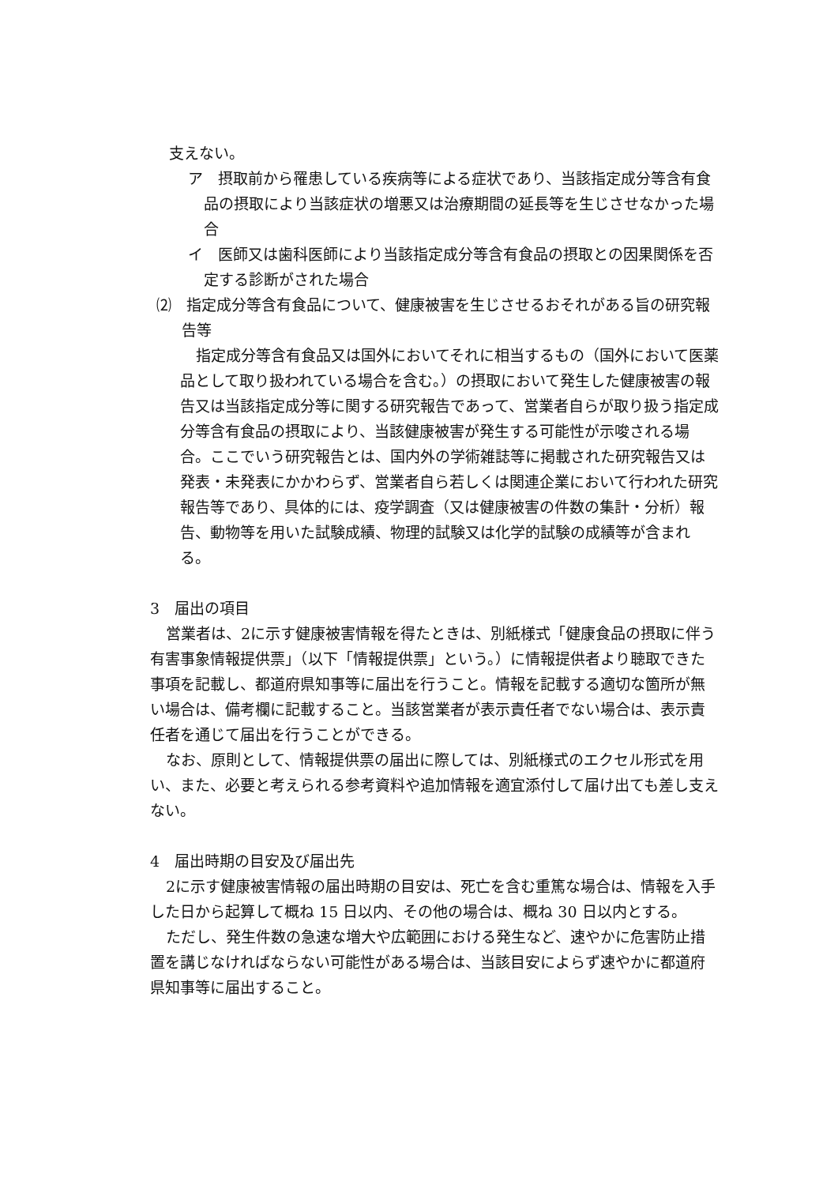支えない。
ア　摂取前から罹患している疾病等による症状であり、当該指定成分等含有食品の摂取により当該症状の増悪又は治療期間の延長等を生じさせなかった場合
イ　医師又は歯科医師により当該指定成分等含有食品の摂取との因果関係を否定する診断がされた場合
⑵　指定成分等含有食品について、健康被害を生じさせるおそれがある旨の研究報告等
指定成分等含有食品又は国外においてそれに相当するもの（国外において医薬品として取り扱われている場合を含む。）の摂取において発生した健康被害の報告又は当該指定成分等に関する研究報告であって、営業者自らが取り扱う指定成分等含有食品の摂取により、当該健康被害が発生する可能性が示唆される場合。ここでいう研究報告とは、国内外の学術雑誌等に掲載された研究報告又は発表・未発表にかかわらず、営業者自ら若しくは関連企業において行われた研究報告等であり、具体的には、疫学調査（又は健康被害の件数の集計・分析）報告、動物等を用いた試験成績、物理的試験又は化学的試験の成績等が含まれる。
3　届出の項目
営業者は、2に示す健康被害情報を得たときは、別紙様式「健康食品の摂取に伴う有害事象情報提供票」（以下「情報提供票」という。）に情報提供者より聴取できた事項を記載し、都道府県知事等に届出を行うこと。情報を記載する適切な箇所が無い場合は、備考欄に記載すること。当該営業者が表示責任者でない場合は、表示責任者を通じて届出を行うことができる。
なお、原則として、情報提供票の届出に際しては、別紙様式のエクセル形式を用い、また、必要と考えられる参考資料や追加情報を適宜添付して届け出ても差し支えない。
4　届出時期の目安及び届出先
2に示す健康被害情報の届出時期の目安は、死亡を含む重篤な場合は、情報を入手した日から起算して概ね 15 日以内、その他の場合は、概ね 30 日以内とする。
ただし、発生件数の急速な増大や広範囲における発生など、速やかに危害防止措置を講じなければならない可能性がある場合は、当該目安によらず速やかに都道府県知事等に届出すること。